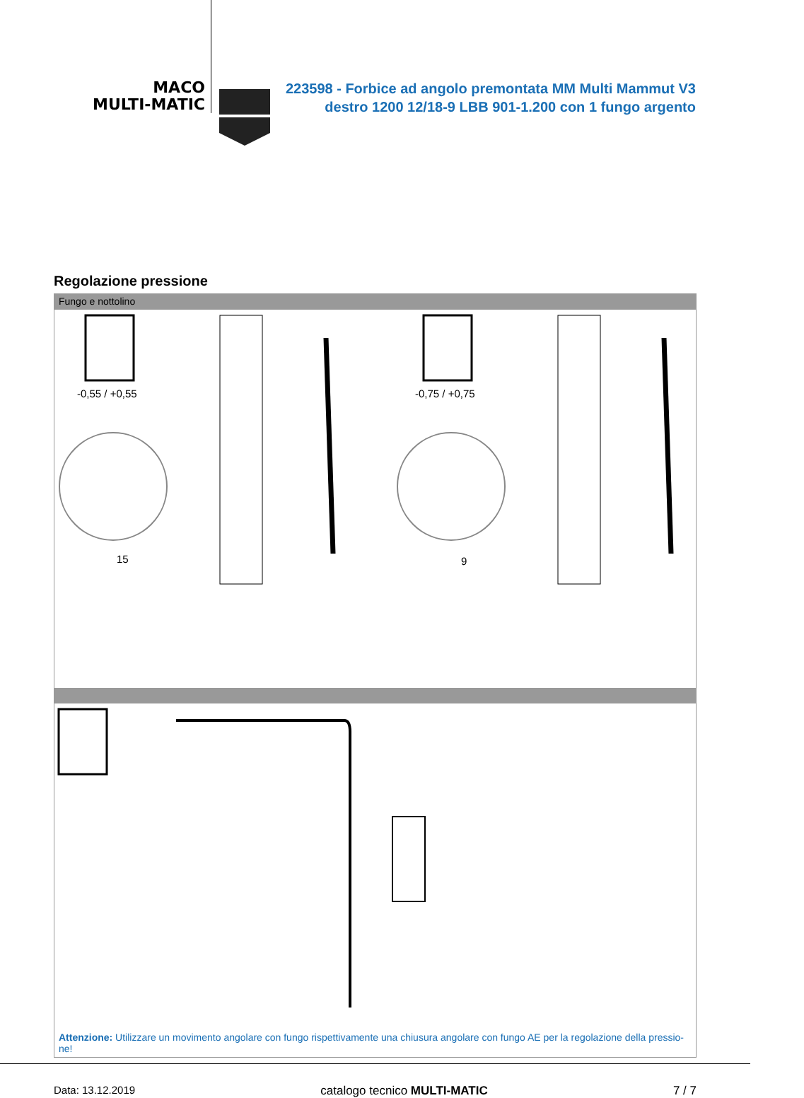MACO
MULTI-MATIC
223598 - Forbice ad angolo premontata MM Multi Mammut V3 destro 1200 12/18-9 LBB 901-1.200 con 1 fungo argento
Regolazione pressione
Fungo e nottolino
-0,55 / +0,55
15
-0,75 / +0,75
9
Attenzione: Utilizzare un movimento angolare con fungo rispettivamente una chiusura angolare con fungo AE per la regolazione della pressio-ne!
Data: 13.12.2019 catalogo tecnico MULTI-MATIC 7 / 7